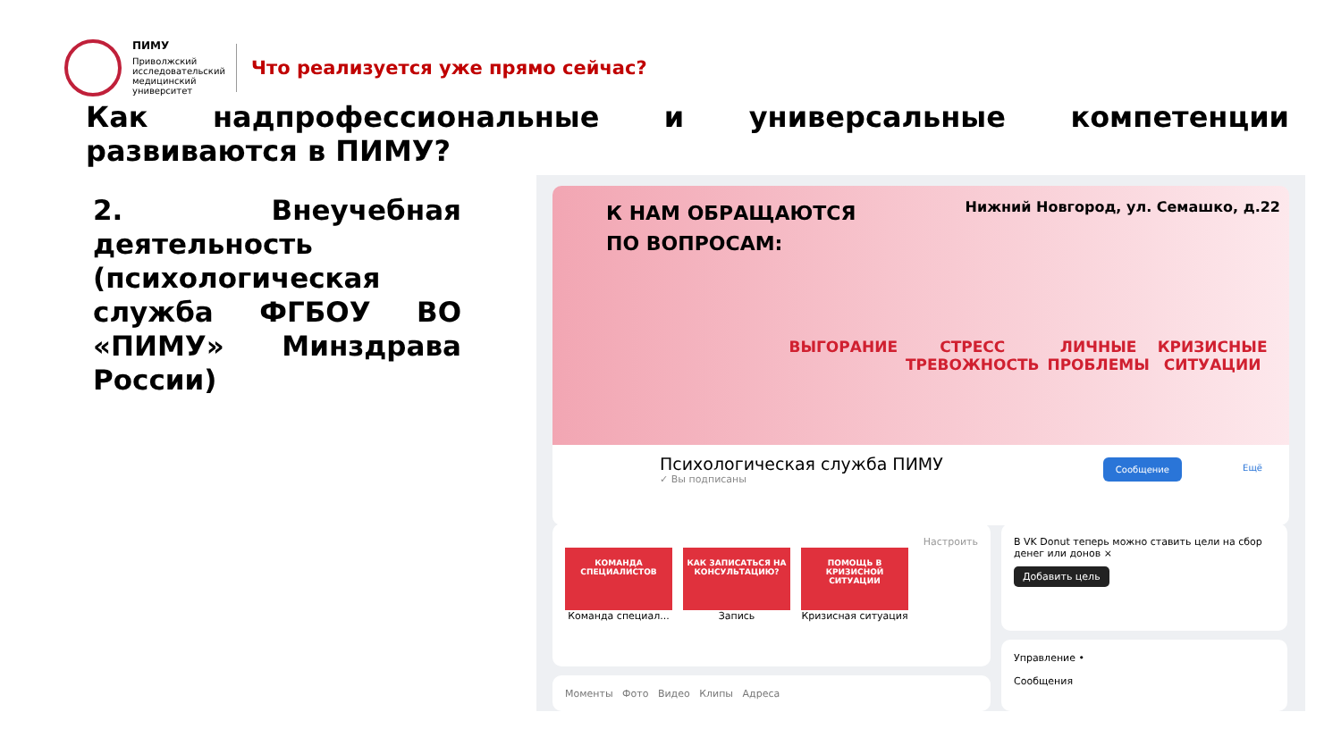ПИМУ
Приволжский исследовательский медицинский университет
Что реализуется уже прямо сейчас?
Как надпрофессиональные и универсальные компетенции развиваются в ПИМУ?
2. Внеучебная деятельность (психологическая служба ФГБОУ ВО «ПИМУ» Минздрава России)
К НАМ ОБРАЩАЮТСЯ
ПО ВОПРОСАМ:
Нижний Новгород, ул. Семашко, д.22
ВЫГОРАНИЕ СТРЕСС
ТРЕВОЖНОСТЬ ЛИЧНЫЕ
ПРОБЛЕМЫ КРИЗИСНЫЕ
СИТУАЦИИ
Психологическая служба ПИМУ
✓ Вы подписаны
Сообщение
Ещё
Настроить
КОМАНДА СПЕЦИАЛИСТОВ
Команда специал...
КАК ЗАПИСАТЬСЯ НА КОНСУЛЬТАЦИЮ?
Запись
ПОМОЩЬ В КРИЗИСНОЙ СИТУАЦИИ
Кризисная ситуация
В VK Donut теперь можно ставить цели на сбор денег или донов ×
Добавить цель
Управление •
Сообщения
Моменты Фото Видео Клипы Адреса